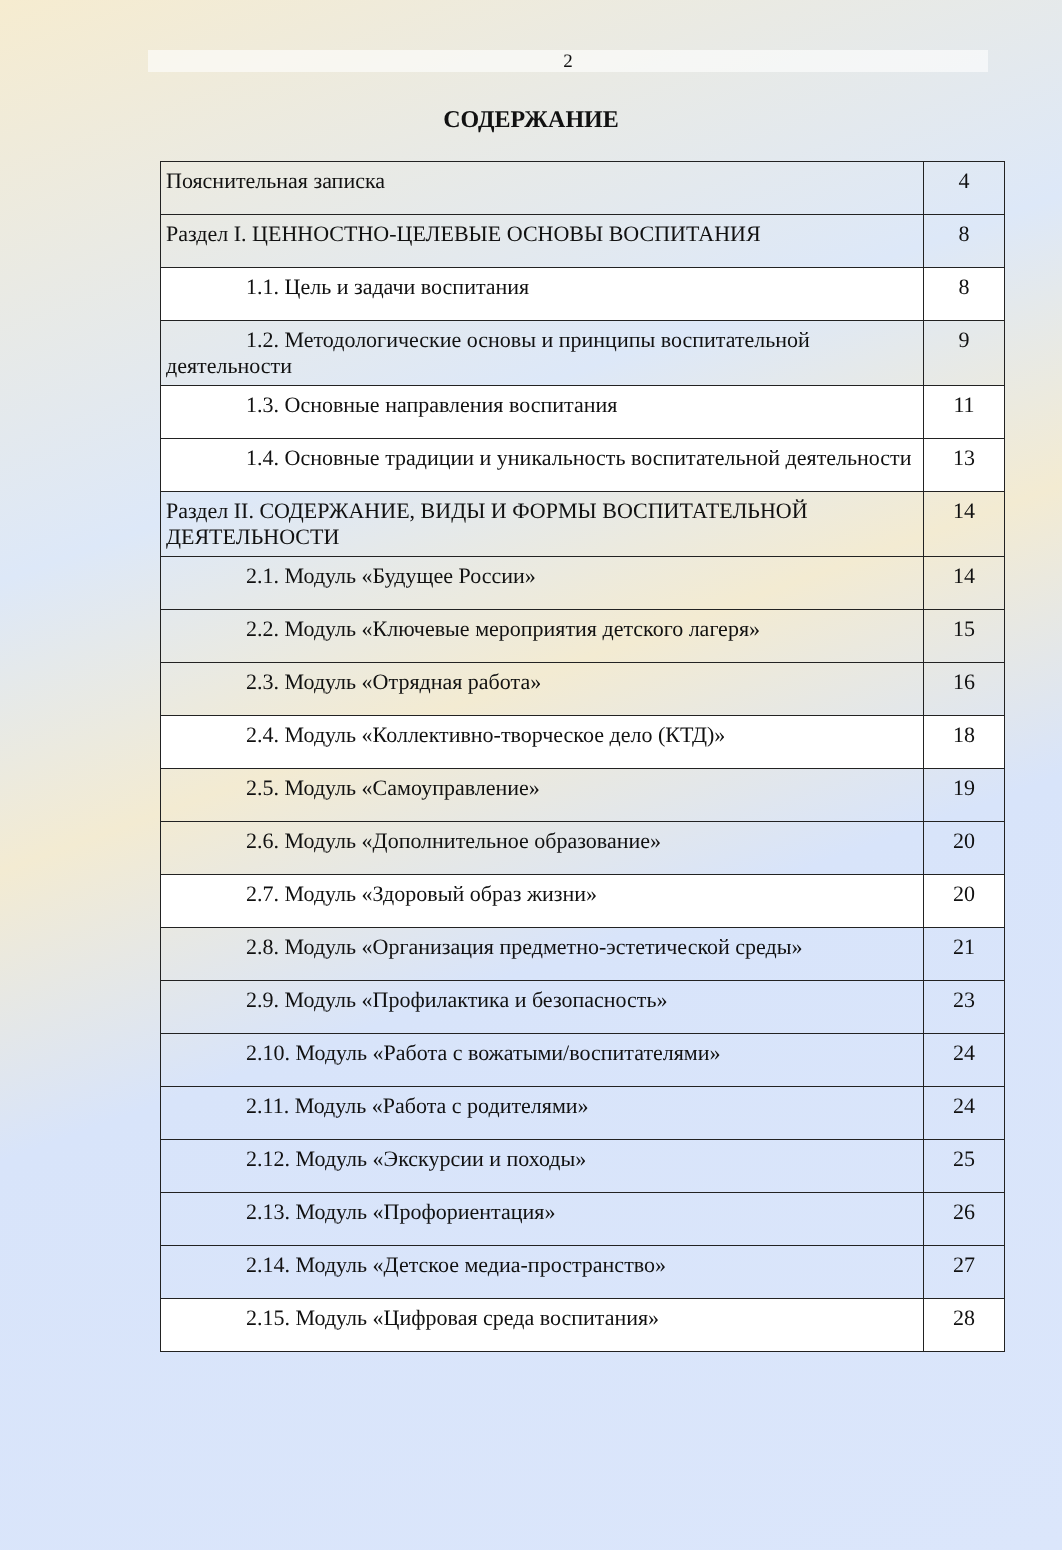2
СОДЕРЖАНИЕ
| Пояснительная записка | 4 |
| Раздел I. ЦЕННОСТНО-ЦЕЛЕВЫЕ ОСНОВЫ ВОСПИТАНИЯ | 8 |
| 1.1. Цель и задачи воспитания | 8 |
| 1.2. Методологические основы и принципы воспитательной деятельности | 9 |
| 1.3. Основные направления воспитания | 11 |
| 1.4. Основные традиции и уникальность воспитательной деятельности | 13 |
| Раздел II. СОДЕРЖАНИЕ, ВИДЫ И ФОРМЫ ВОСПИТАТЕЛЬНОЙ ДЕЯТЕЛЬНОСТИ | 14 |
| 2.1. Модуль «Будущее России» | 14 |
| 2.2. Модуль «Ключевые мероприятия детского лагеря» | 15 |
| 2.3. Модуль «Отрядная работа» | 16 |
| 2.4. Модуль «Коллективно-творческое дело (КТД)» | 18 |
| 2.5. Модуль «Самоуправление» | 19 |
| 2.6. Модуль «Дополнительное образование» | 20 |
| 2.7. Модуль «Здоровый образ жизни» | 20 |
| 2.8. Модуль «Организация предметно-эстетической среды» | 21 |
| 2.9. Модуль «Профилактика и безопасность» | 23 |
| 2.10. Модуль «Работа с вожатыми/воспитателями» | 24 |
| 2.11. Модуль «Работа с родителями» | 24 |
| 2.12. Модуль «Экскурсии и походы» | 25 |
| 2.13. Модуль «Профориентация» | 26 |
| 2.14. Модуль «Детское медиа-пространство» | 27 |
| 2.15. Модуль «Цифровая среда воспитания» | 28 |